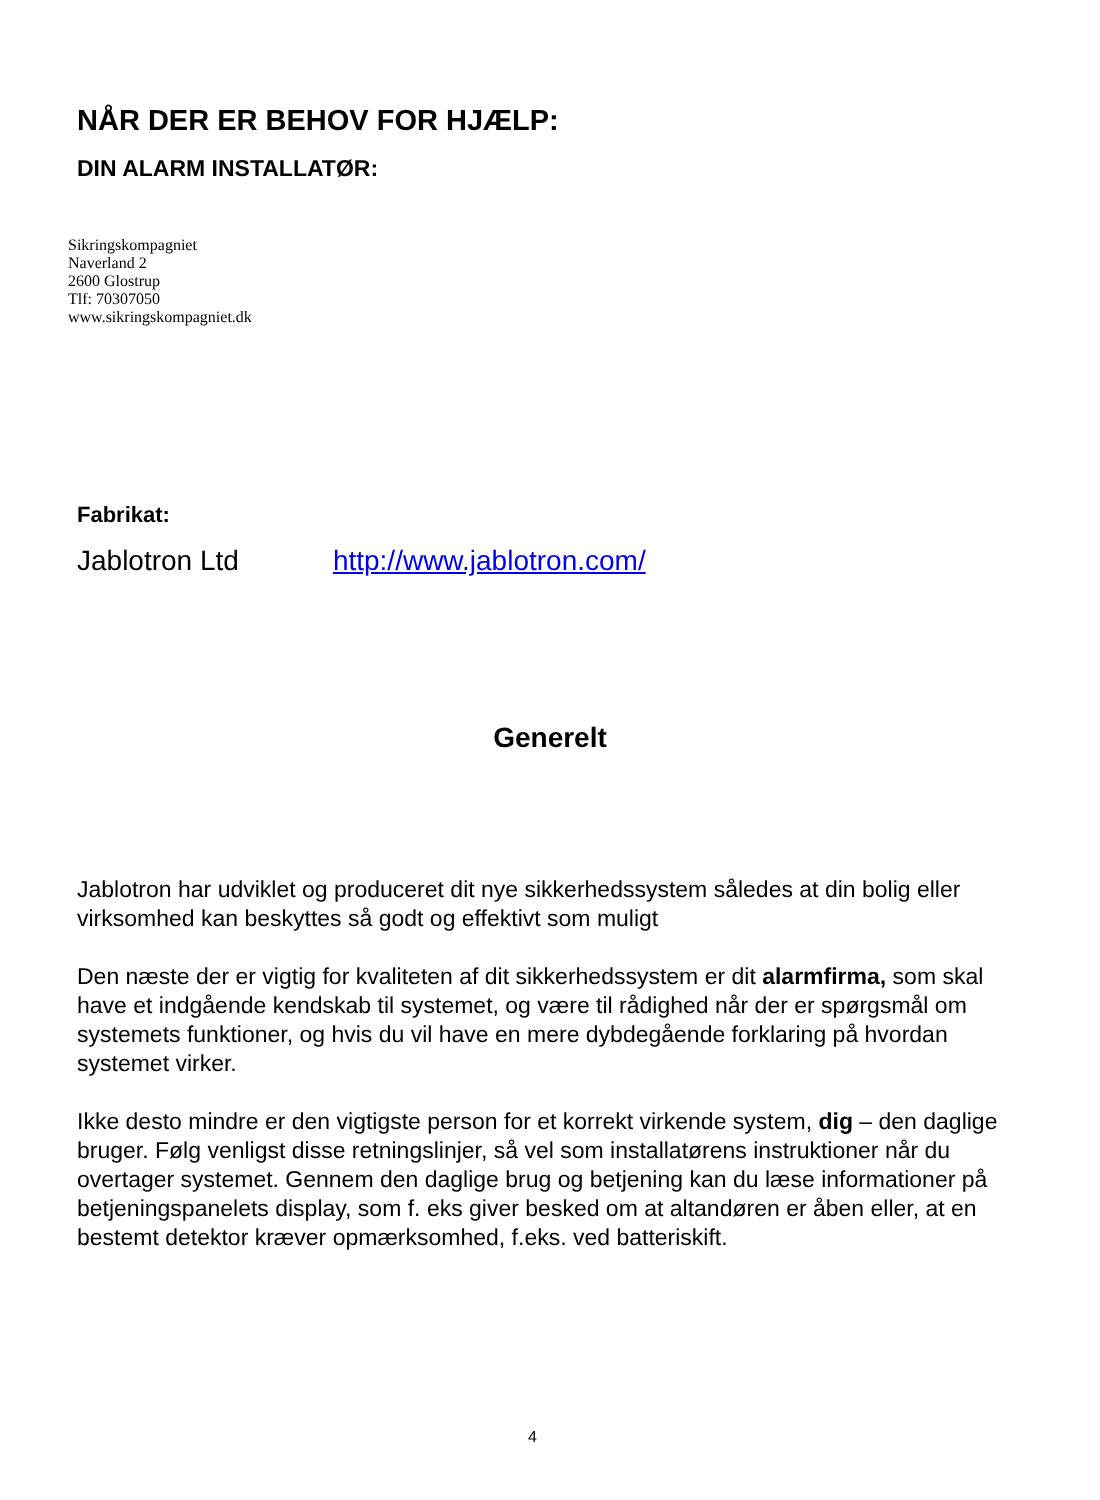NÅR DER ER BEHOV FOR HJÆLP:
DIN ALARM INSTALLATØR:
Sikringskompagniet
Naverland 2
2600 Glostrup
Tlf: 70307050
www.sikringskompagniet.dk
Fabrikat:
Jablotron Ltd http://www.jablotron.com/
Generelt
Jablotron har udviklet og produceret dit nye sikkerhedssystem således at din bolig eller virksomhed kan beskyttes så godt og effektivt som muligt
Den næste der er vigtig for kvaliteten af dit sikkerhedssystem er dit alarmfirma, som skal have et indgående kendskab til systemet, og være til rådighed når der er spørgsmål om systemets funktioner, og hvis du vil have en mere dybdegående forklaring på hvordan systemet virker.
Ikke desto mindre er den vigtigste person for et korrekt virkende system, dig – den daglige bruger. Følg venligst disse retningslinjer, så vel som installatørens instruktioner når du overtager systemet. Gennem den daglige brug og betjening kan du læse informationer på betjeningspanelets display, som f. eks giver besked om at altandøren er åben eller, at en bestemt detektor kræver opmærksomhed, f.eks. ved batteriskift.
4